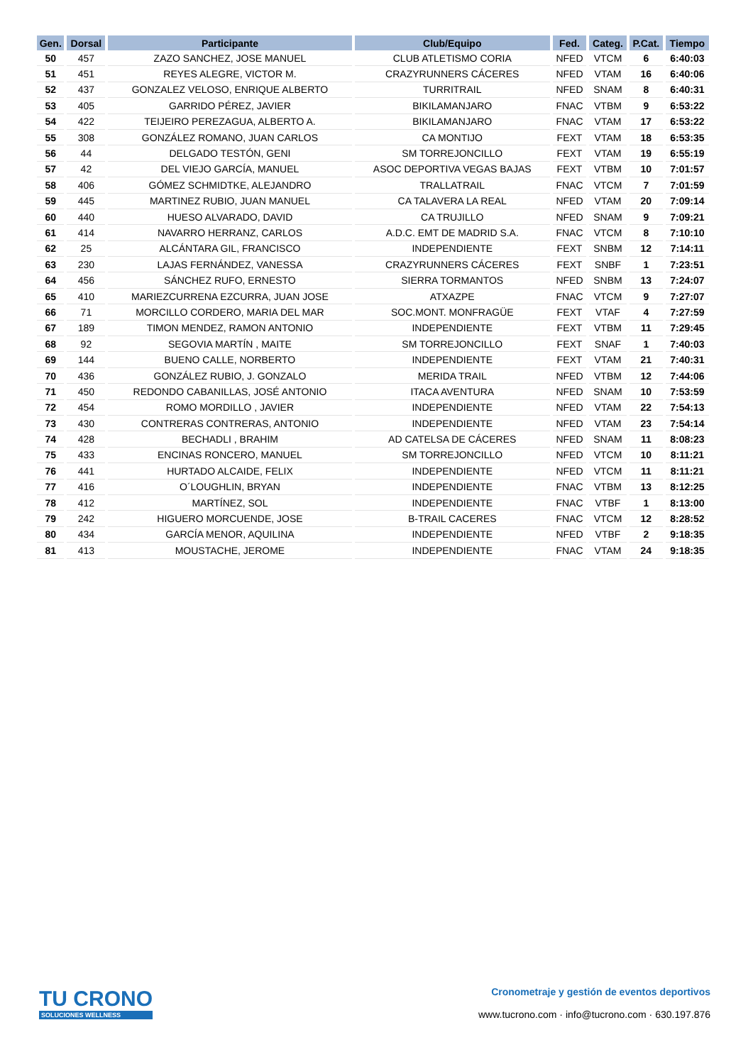| Gen. | Dorsal | Participante | Club/Equipo | Fed. | Categ. | P.Cat. | Tiempo |
| --- | --- | --- | --- | --- | --- | --- | --- |
| 50 | 457 | ZAZO SANCHEZ, JOSE MANUEL | CLUB ATLETISMO CORIA | NFED | VTCM | 6 | 6:40:03 |
| 51 | 451 | REYES ALEGRE, VICTOR M. | CRAZYRUNNERS CÁCERES | NFED | VTAM | 16 | 6:40:06 |
| 52 | 437 | GONZALEZ VELOSO, ENRIQUE ALBERTO | TURRITRAIL | NFED | SNAM | 8 | 6:40:31 |
| 53 | 405 | GARRIDO PÉREZ, JAVIER | BIKILAMANJARO | FNAC | VTBM | 9 | 6:53:22 |
| 54 | 422 | TEIJEIRO PEREZAGUA, ALBERTO A. | BIKILAMANJARO | FNAC | VTAM | 17 | 6:53:22 |
| 55 | 308 | GONZÁLEZ ROMANO, JUAN CARLOS | CA MONTIJO | FEXT | VTAM | 18 | 6:53:35 |
| 56 | 44 | DELGADO TESTÓN, GENI | SM TORREJONCILLO | FEXT | VTAM | 19 | 6:55:19 |
| 57 | 42 | DEL VIEJO GARCÍA, MANUEL | ASOC DEPORTIVA VEGAS BAJAS | FEXT | VTBM | 10 | 7:01:57 |
| 58 | 406 | GÓMEZ SCHMIDTKE, ALEJANDRO | TRALLATRAIL | FNAC | VTCM | 7 | 7:01:59 |
| 59 | 445 | MARTINEZ RUBIO, JUAN MANUEL | CA TALAVERA LA REAL | NFED | VTAM | 20 | 7:09:14 |
| 60 | 440 | HUESO ALVARADO, DAVID | CA TRUJILLO | NFED | SNAM | 9 | 7:09:21 |
| 61 | 414 | NAVARRO HERRANZ, CARLOS | A.D.C. EMT DE MADRID S.A. | FNAC | VTCM | 8 | 7:10:10 |
| 62 | 25 | ALCÁNTARA GIL, FRANCISCO | INDEPENDIENTE | FEXT | SNBM | 12 | 7:14:11 |
| 63 | 230 | LAJAS FERNÁNDEZ, VANESSA | CRAZYRUNNERS CÁCERES | FEXT | SNBF | 1 | 7:23:51 |
| 64 | 456 | SÁNCHEZ RUFO, ERNESTO | SIERRA TORMANTOS | NFED | SNBM | 13 | 7:24:07 |
| 65 | 410 | MARIEZCURRENA EZCURRA, JUAN JOSE | ATXAZPE | FNAC | VTCM | 9 | 7:27:07 |
| 66 | 71 | MORCILLO CORDERO, MARIA DEL MAR | SOC.MONT. MONFRAGÜE | FEXT | VTAF | 4 | 7:27:59 |
| 67 | 189 | TIMON MENDEZ, RAMON ANTONIO | INDEPENDIENTE | FEXT | VTBM | 11 | 7:29:45 |
| 68 | 92 | SEGOVIA MARTÍN , MAITE | SM TORREJONCILLO | FEXT | SNAF | 1 | 7:40:03 |
| 69 | 144 | BUENO CALLE, NORBERTO | INDEPENDIENTE | FEXT | VTAM | 21 | 7:40:31 |
| 70 | 436 | GONZÁLEZ RUBIO, J. GONZALO | MERIDA TRAIL | NFED | VTBM | 12 | 7:44:06 |
| 71 | 450 | REDONDO CABANILLAS, JOSÉ ANTONIO | ITACA AVENTURA | NFED | SNAM | 10 | 7:53:59 |
| 72 | 454 | ROMO MORDILLO , JAVIER | INDEPENDIENTE | NFED | VTAM | 22 | 7:54:13 |
| 73 | 430 | CONTRERAS CONTRERAS, ANTONIO | INDEPENDIENTE | NFED | VTAM | 23 | 7:54:14 |
| 74 | 428 | BECHADLI , BRAHIM | AD CATELSA DE CÁCERES | NFED | SNAM | 11 | 8:08:23 |
| 75 | 433 | ENCINAS RONCERO, MANUEL | SM TORREJONCILLO | NFED | VTCM | 10 | 8:11:21 |
| 76 | 441 | HURTADO ALCAIDE, FELIX | INDEPENDIENTE | NFED | VTCM | 11 | 8:11:21 |
| 77 | 416 | O´LOUGHLIN, BRYAN | INDEPENDIENTE | FNAC | VTBM | 13 | 8:12:25 |
| 78 | 412 | MARTÍNEZ, SOL | INDEPENDIENTE | FNAC | VTBF | 1 | 8:13:00 |
| 79 | 242 | HIGUERO MORCUENDE, JOSE | B-TRAIL CACERES | FNAC | VTCM | 12 | 8:28:52 |
| 80 | 434 | GARCÍA MENOR, AQUILINA | INDEPENDIENTE | NFED | VTBF | 2 | 9:18:35 |
| 81 | 413 | MOUSTACHE, JEROME | INDEPENDIENTE | FNAC | VTAM | 24 | 9:18:35 |
TU CRONO
SOLUCIONES WELLNESS
Cronometraje y gestión de eventos deportivos
www.tucrono.com · info@tucrono.com · 630.197.876